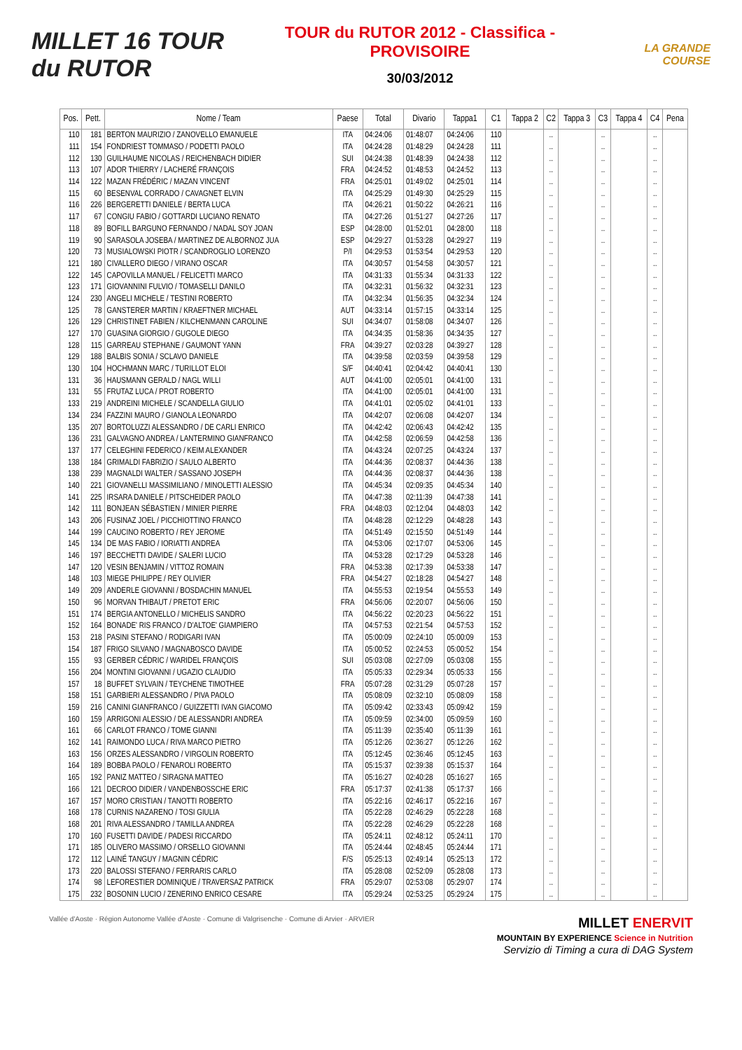MILLET 16 TOUR du RUTOR
TOUR du RUTOR 2012 - Classifica - PROVISOIRE
30/03/2012
LA GRANDE COURSE
| Pos. | Pett. | Nome / Team | Paese | Total | Divario | Tappa1 | C1 | Tappa 2 | C2 | Tappa 3 | C3 | Tappa 4 | C4 | Pena |
| --- | --- | --- | --- | --- | --- | --- | --- | --- | --- | --- | --- | --- | --- | --- |
| 110 | 181 | BERTON MAURIZIO / ZANOVELLO EMANUELE | ITA | 04:24:06 | 01:48:07 | 04:24:06 | 110 | | .. | | .. | | .. | |
| 111 | 154 | FONDRIEST TOMMASO / PODETTI PAOLO | ITA | 04:24:28 | 01:48:29 | 04:24:28 | 111 | | .. | | .. | | .. | |
| 112 | 130 | GUILHAUME NICOLAS / REICHENBACH DIDIER | SUI | 04:24:38 | 01:48:39 | 04:24:38 | 112 | | .. | | .. | | .. | |
| 113 | 107 | ADOR THIERRY / LACHERÉ FRANÇOIS | FRA | 04:24:52 | 01:48:53 | 04:24:52 | 113 | | .. | | .. | | .. | |
| 114 | 122 | MAZAN FRÉDÉRIC / MAZAN VINCENT | FRA | 04:25:01 | 01:49:02 | 04:25:01 | 114 | | .. | | .. | | .. | |
| 115 | 60 | BESENVAL CORRADO / CAVAGNET ELVIN | ITA | 04:25:29 | 01:49:30 | 04:25:29 | 115 | | .. | | .. | | .. | |
| 116 | 226 | BERGERETTI DANIELE / BERTA LUCA | ITA | 04:26:21 | 01:50:22 | 04:26:21 | 116 | | .. | | .. | | .. | |
| 117 | 67 | CONGIU FABIO / GOTTARDI LUCIANO RENATO | ITA | 04:27:26 | 01:51:27 | 04:27:26 | 117 | | .. | | .. | | .. | |
| 118 | 89 | BOFILL BARGUNO FERNANDO / NADAL SOY JOAN | ESP | 04:28:00 | 01:52:01 | 04:28:00 | 118 | | .. | | .. | | .. | |
| 119 | 90 | SARASOLA JOSEBA / MARTINEZ DE ALBORNOZ JUA | ESP | 04:29:27 | 01:53:28 | 04:29:27 | 119 | | .. | | .. | | .. | |
| 120 | 73 | MUSIALOWSKI PIOTR / SCANDROGLIO LORENZO | P/I | 04:29:53 | 01:53:54 | 04:29:53 | 120 | | .. | | .. | | .. | |
| 121 | 180 | CIVALLERO DIEGO / VIRANO OSCAR | ITA | 04:30:57 | 01:54:58 | 04:30:57 | 121 | | .. | | .. | | .. | |
| 122 | 145 | CAPOVILLA MANUEL / FELICETTI MARCO | ITA | 04:31:33 | 01:55:34 | 04:31:33 | 122 | | .. | | .. | | .. | |
| 123 | 171 | GIOVANNINI FULVIO / TOMASELLI DANILO | ITA | 04:32:31 | 01:56:32 | 04:32:31 | 123 | | .. | | .. | | .. | |
| 124 | 230 | ANGELI MICHELE / TESTINI ROBERTO | ITA | 04:32:34 | 01:56:35 | 04:32:34 | 124 | | .. | | .. | | .. | |
| 125 | 78 | GANSTERER MARTIN / KRAEFTNER MICHAEL | AUT | 04:33:14 | 01:57:15 | 04:33:14 | 125 | | .. | | .. | | .. | |
| 126 | 129 | CHRISTINET FABIEN / KILCHENMANN CAROLINE | SUI | 04:34:07 | 01:58:08 | 04:34:07 | 126 | | .. | | .. | | .. | |
| 127 | 170 | GUASINA GIORGIO / GUGOLE DIEGO | ITA | 04:34:35 | 01:58:36 | 04:34:35 | 127 | | .. | | .. | | .. | |
| 128 | 115 | GARREAU STEPHANE / GAUMONT YANN | FRA | 04:39:27 | 02:03:28 | 04:39:27 | 128 | | .. | | .. | | .. | |
| 129 | 188 | BALBIS SONIA / SCLAVO DANIELE | ITA | 04:39:58 | 02:03:59 | 04:39:58 | 129 | | .. | | .. | | .. | |
| 130 | 104 | HOCHMANN MARC / TURILLOT ELOI | S/F | 04:40:41 | 02:04:42 | 04:40:41 | 130 | | .. | | .. | | .. | |
| 131 | 36 | HAUSMANN GERALD / NAGL WILLI | AUT | 04:41:00 | 02:05:01 | 04:41:00 | 131 | | .. | | .. | | .. | |
| 131 | 55 | FRUTAZ LUCA / PROT ROBERTO | ITA | 04:41:00 | 02:05:01 | 04:41:00 | 131 | | .. | | .. | | .. | |
| 133 | 219 | ANDREINI MICHELE / SCANDELLA GIULIO | ITA | 04:41:01 | 02:05:02 | 04:41:01 | 133 | | .. | | .. | | .. | |
| 134 | 234 | FAZZINI MAURO / GIANOLA LEONARDO | ITA | 04:42:07 | 02:06:08 | 04:42:07 | 134 | | .. | | .. | | .. | |
| 135 | 207 | BORTOLUZZI ALESSANDRO / DE CARLI ENRICO | ITA | 04:42:42 | 02:06:43 | 04:42:42 | 135 | | .. | | .. | | .. | |
| 136 | 231 | GALVAGNO ANDREA / LANTERMINO GIANFRANCO | ITA | 04:42:58 | 02:06:59 | 04:42:58 | 136 | | .. | | .. | | .. | |
| 137 | 177 | CELEGHINI FEDERICO / KEIM ALEXANDER | ITA | 04:43:24 | 02:07:25 | 04:43:24 | 137 | | .. | | .. | | .. | |
| 138 | 184 | GRIMALDI FABRIZIO / SAULO ALBERTO | ITA | 04:44:36 | 02:08:37 | 04:44:36 | 138 | | .. | | .. | | .. | |
| 138 | 239 | MAGNALDI WALTER / SASSANO JOSEPH | ITA | 04:44:36 | 02:08:37 | 04:44:36 | 138 | | .. | | .. | | .. | |
| 140 | 221 | GIOVANELLI MASSIMILIANO / MINOLETTI ALESSIO | ITA | 04:45:34 | 02:09:35 | 04:45:34 | 140 | | .. | | .. | | .. | |
| 141 | 225 | IRSARA DANIELE / PITSCHEIDER PAOLO | ITA | 04:47:38 | 02:11:39 | 04:47:38 | 141 | | .. | | .. | | .. | |
| 142 | 111 | BONJEAN SÉBASTIEN / MINIER PIERRE | FRA | 04:48:03 | 02:12:04 | 04:48:03 | 142 | | .. | | .. | | .. | |
| 143 | 206 | FUSINAZ JOEL / PICCHIOTTINO FRANCO | ITA | 04:48:28 | 02:12:29 | 04:48:28 | 143 | | .. | | .. | | .. | |
| 144 | 199 | CAUCINO ROBERTO / REY JEROME | ITA | 04:51:49 | 02:15:50 | 04:51:49 | 144 | | .. | | .. | | .. | |
| 145 | 134 | DE MAS FABIO / IORIATTI ANDREA | ITA | 04:53:06 | 02:17:07 | 04:53:06 | 145 | | .. | | .. | | .. | |
| 146 | 197 | BECCHETTI DAVIDE / SALERI LUCIO | ITA | 04:53:28 | 02:17:29 | 04:53:28 | 146 | | .. | | .. | | .. | |
| 147 | 120 | VESIN BENJAMIN / VITTOZ ROMAIN | FRA | 04:53:38 | 02:17:39 | 04:53:38 | 147 | | .. | | .. | | .. | |
| 148 | 103 | MIEGE PHILIPPE / REY OLIVIER | FRA | 04:54:27 | 02:18:28 | 04:54:27 | 148 | | .. | | .. | | .. | |
| 149 | 209 | ANDERLE GIOVANNI / BOSDACHIN MANUEL | ITA | 04:55:53 | 02:19:54 | 04:55:53 | 149 | | .. | | .. | | .. | |
| 150 | 96 | MORVAN THIBAUT / PRETOT ERIC | FRA | 04:56:06 | 02:20:07 | 04:56:06 | 150 | | .. | | .. | | .. | |
| 151 | 174 | BERGIA ANTONELLO / MICHELIS SANDRO | ITA | 04:56:22 | 02:20:23 | 04:56:22 | 151 | | .. | | .. | | .. | |
| 152 | 164 | BONADE' RIS FRANCO / D'ALTOE' GIAMPIERO | ITA | 04:57:53 | 02:21:54 | 04:57:53 | 152 | | .. | | .. | | .. | |
| 153 | 218 | PASINI STEFANO / RODIGARI IVAN | ITA | 05:00:09 | 02:24:10 | 05:00:09 | 153 | | .. | | .. | | .. | |
| 154 | 187 | FRIGO SILVANO / MAGNABOSCO DAVIDE | ITA | 05:00:52 | 02:24:53 | 05:00:52 | 154 | | .. | | .. | | .. | |
| 155 | 93 | GERBER CÉDRIC / WARIDEL FRANÇOIS | SUI | 05:03:08 | 02:27:09 | 05:03:08 | 155 | | .. | | .. | | .. | |
| 156 | 204 | MONTINI GIOVANNI / UGAZIO CLAUDIO | ITA | 05:05:33 | 02:29:34 | 05:05:33 | 156 | | .. | | .. | | .. | |
| 157 | 18 | BUFFET SYLVAIN / TEYCHENE TIMOTHEE | FRA | 05:07:28 | 02:31:29 | 05:07:28 | 157 | | .. | | .. | | .. | |
| 158 | 151 | GARBIERI ALESSANDRO / PIVA PAOLO | ITA | 05:08:09 | 02:32:10 | 05:08:09 | 158 | | .. | | .. | | .. | |
| 159 | 216 | CANINI GIANFRANCO / GUIZZETTI IVAN GIACOMO | ITA | 05:09:42 | 02:33:43 | 05:09:42 | 159 | | .. | | .. | | .. | |
| 160 | 159 | ARRIGONI ALESSIO / DE ALESSANDRI ANDREA | ITA | 05:09:59 | 02:34:00 | 05:09:59 | 160 | | .. | | .. | | .. | |
| 161 | 66 | CARLOT FRANCO / TOME GIANNI | ITA | 05:11:39 | 02:35:40 | 05:11:39 | 161 | | .. | | .. | | .. | |
| 162 | 141 | RAIMONDO LUCA / RIVA MARCO PIETRO | ITA | 05:12:26 | 02:36:27 | 05:12:26 | 162 | | .. | | .. | | .. | |
| 163 | 156 | ORZES ALESSANDRO / VIRGOLIN ROBERTO | ITA | 05:12:45 | 02:36:46 | 05:12:45 | 163 | | .. | | .. | | .. | |
| 164 | 189 | BOBBA PAOLO / FENAROLI ROBERTO | ITA | 05:15:37 | 02:39:38 | 05:15:37 | 164 | | .. | | .. | | .. | |
| 165 | 192 | PANIZ MATTEO / SIRAGNA MATTEO | ITA | 05:16:27 | 02:40:28 | 05:16:27 | 165 | | .. | | .. | | .. | |
| 166 | 121 | DECROO DIDIER / VANDENBOSSCHE ERIC | FRA | 05:17:37 | 02:41:38 | 05:17:37 | 166 | | .. | | .. | | .. | |
| 167 | 157 | MORO CRISTIAN / TANOTTI ROBERTO | ITA | 05:22:16 | 02:46:17 | 05:22:16 | 167 | | .. | | .. | | .. | |
| 168 | 178 | CURNIS NAZARENO / TOSI GIULIA | ITA | 05:22:28 | 02:46:29 | 05:22:28 | 168 | | .. | | .. | | .. | |
| 168 | 201 | RIVA ALESSANDRO / TAMILLA ANDREA | ITA | 05:22:28 | 02:46:29 | 05:22:28 | 168 | | .. | | .. | | .. | |
| 170 | 160 | FUSETTI DAVIDE / PADESI RICCARDO | ITA | 05:24:11 | 02:48:12 | 05:24:11 | 170 | | .. | | .. | | .. | |
| 171 | 185 | OLIVERO MASSIMO / ORSELLO GIOVANNI | ITA | 05:24:44 | 02:48:45 | 05:24:44 | 171 | | .. | | .. | | .. | |
| 172 | 112 | LAINÉ TANGUY / MAGNIN CÉDRIC | F/S | 05:25:13 | 02:49:14 | 05:25:13 | 172 | | .. | | .. | | .. | |
| 173 | 220 | BALOSSI STEFANO / FERRARIS CARLO | ITA | 05:28:08 | 02:52:09 | 05:28:08 | 173 | | .. | | .. | | .. | |
| 174 | 98 | LEFORESTIER DOMINIQUE / TRAVERSAZ PATRICK | FRA | 05:29:07 | 02:53:08 | 05:29:07 | 174 | | .. | | .. | | .. | |
| 175 | 232 | BOSONIN LUCIO / ZENERINO ENRICO CESARE | ITA | 05:29:24 | 02:53:25 | 05:29:24 | 175 | | .. | | .. | | .. | |
Vallée d'Aoste · Région Autonome Vallée d'Aoste · Comune di Valgrisenche · Comune di Arvier · ARVIER
MILLET ENERVIT
MOUNTAIN BY EXPERIENCE Science in Nutrition
Servizio di Timing a cura di DAG System